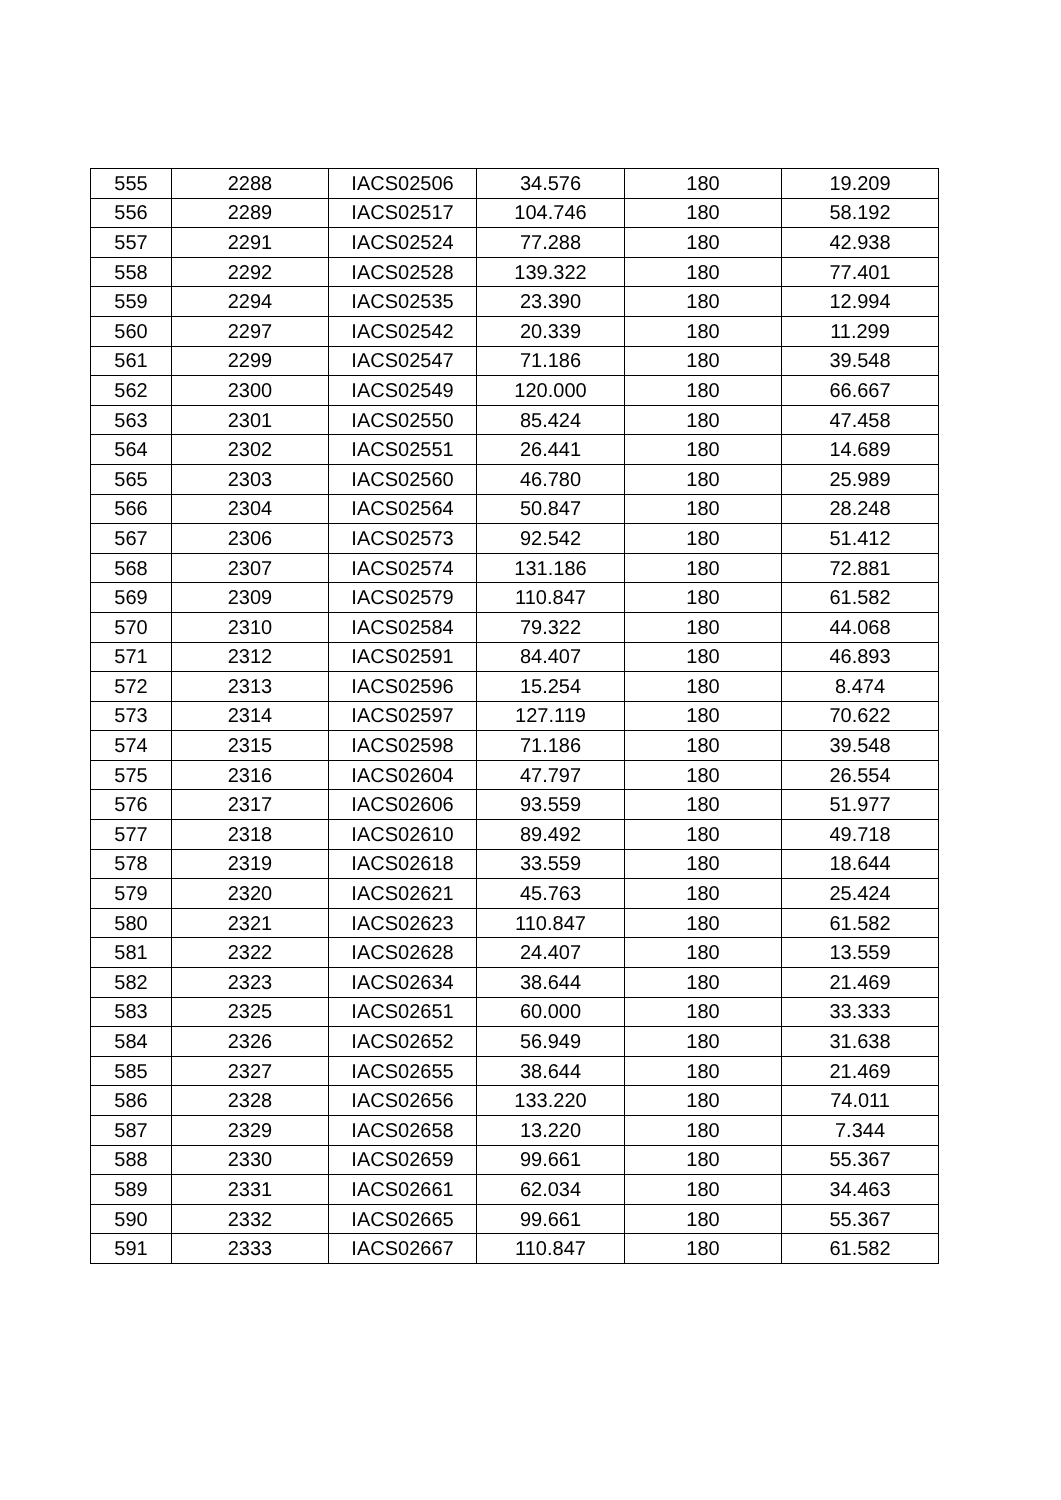| 555 | 2288 | IACS02506 | 34.576 | 180 | 19.209 |
| 556 | 2289 | IACS02517 | 104.746 | 180 | 58.192 |
| 557 | 2291 | IACS02524 | 77.288 | 180 | 42.938 |
| 558 | 2292 | IACS02528 | 139.322 | 180 | 77.401 |
| 559 | 2294 | IACS02535 | 23.390 | 180 | 12.994 |
| 560 | 2297 | IACS02542 | 20.339 | 180 | 11.299 |
| 561 | 2299 | IACS02547 | 71.186 | 180 | 39.548 |
| 562 | 2300 | IACS02549 | 120.000 | 180 | 66.667 |
| 563 | 2301 | IACS02550 | 85.424 | 180 | 47.458 |
| 564 | 2302 | IACS02551 | 26.441 | 180 | 14.689 |
| 565 | 2303 | IACS02560 | 46.780 | 180 | 25.989 |
| 566 | 2304 | IACS02564 | 50.847 | 180 | 28.248 |
| 567 | 2306 | IACS02573 | 92.542 | 180 | 51.412 |
| 568 | 2307 | IACS02574 | 131.186 | 180 | 72.881 |
| 569 | 2309 | IACS02579 | 110.847 | 180 | 61.582 |
| 570 | 2310 | IACS02584 | 79.322 | 180 | 44.068 |
| 571 | 2312 | IACS02591 | 84.407 | 180 | 46.893 |
| 572 | 2313 | IACS02596 | 15.254 | 180 | 8.474 |
| 573 | 2314 | IACS02597 | 127.119 | 180 | 70.622 |
| 574 | 2315 | IACS02598 | 71.186 | 180 | 39.548 |
| 575 | 2316 | IACS02604 | 47.797 | 180 | 26.554 |
| 576 | 2317 | IACS02606 | 93.559 | 180 | 51.977 |
| 577 | 2318 | IACS02610 | 89.492 | 180 | 49.718 |
| 578 | 2319 | IACS02618 | 33.559 | 180 | 18.644 |
| 579 | 2320 | IACS02621 | 45.763 | 180 | 25.424 |
| 580 | 2321 | IACS02623 | 110.847 | 180 | 61.582 |
| 581 | 2322 | IACS02628 | 24.407 | 180 | 13.559 |
| 582 | 2323 | IACS02634 | 38.644 | 180 | 21.469 |
| 583 | 2325 | IACS02651 | 60.000 | 180 | 33.333 |
| 584 | 2326 | IACS02652 | 56.949 | 180 | 31.638 |
| 585 | 2327 | IACS02655 | 38.644 | 180 | 21.469 |
| 586 | 2328 | IACS02656 | 133.220 | 180 | 74.011 |
| 587 | 2329 | IACS02658 | 13.220 | 180 | 7.344 |
| 588 | 2330 | IACS02659 | 99.661 | 180 | 55.367 |
| 589 | 2331 | IACS02661 | 62.034 | 180 | 34.463 |
| 590 | 2332 | IACS02665 | 99.661 | 180 | 55.367 |
| 591 | 2333 | IACS02667 | 110.847 | 180 | 61.582 |